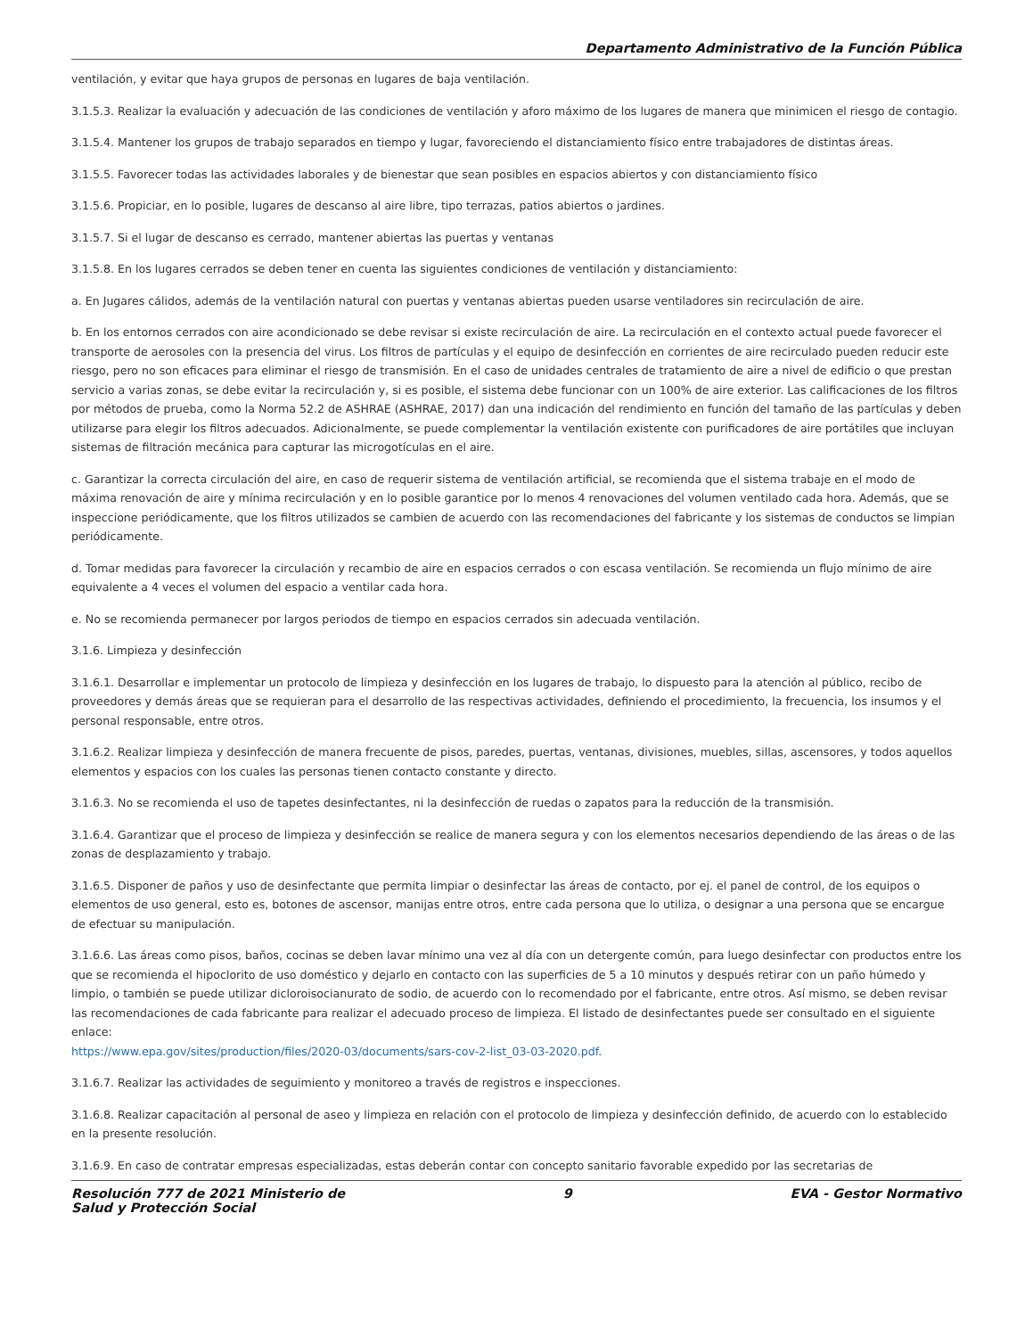Departamento Administrativo de la Función Pública
ventilación, y evitar que haya grupos de personas en lugares de baja ventilación.
3.1.5.3. Realizar la evaluación y adecuación de las condiciones de ventilación y aforo máximo de los lugares de manera que minimicen el riesgo de contagio.
3.1.5.4. Mantener los grupos de trabajo separados en tiempo y lugar, favoreciendo el distanciamiento físico entre trabajadores de distintas áreas.
3.1.5.5. Favorecer todas las actividades laborales y de bienestar que sean posibles en espacios abiertos y con distanciamiento físico
3.1.5.6. Propiciar, en lo posible, lugares de descanso al aire libre, tipo terrazas, patios abiertos o jardines.
3.1.5.7. Si el lugar de descanso es cerrado, mantener abiertas las puertas y ventanas
3.1.5.8. En los lugares cerrados se deben tener en cuenta las siguientes condiciones de ventilación y distanciamiento:
a. En Jugares cálidos, además de la ventilación natural con puertas y ventanas abiertas pueden usarse ventiladores sin recirculación de aire.
b. En los entornos cerrados con aire acondicionado se debe revisar si existe recirculación de aire. La recirculación en el contexto actual puede favorecer el transporte de aerosoles con la presencia del virus. Los filtros de partículas y el equipo de desinfección en corrientes de aire recirculado pueden reducir este riesgo, pero no son eficaces para eliminar el riesgo de transmisión. En el caso de unidades centrales de tratamiento de aire a nivel de edificio o que prestan servicio a varias zonas, se debe evitar la recirculación y, si es posible, el sistema debe funcionar con un 100% de aire exterior. Las calificaciones de los filtros por métodos de prueba, como la Norma 52.2 de ASHRAE (ASHRAE, 2017) dan una indicación del rendimiento en función del tamaño de las partículas y deben utilizarse para elegir los filtros adecuados. Adicionalmente, se puede complementar la ventilación existente con purificadores de aire portátiles que incluyan sistemas de filtración mecánica para capturar las microgotículas en el aire.
c. Garantizar la correcta circulación del aire, en caso de requerir sistema de ventilación artificial, se recomienda que el sistema trabaje en el modo de máxima renovación de aire y mínima recirculación y en lo posible garantice por lo menos 4 renovaciones del volumen ventilado cada hora. Además, que se inspeccione periódicamente, que los filtros utilizados se cambien de acuerdo con las recomendaciones del fabricante y los sistemas de conductos se limpian periódicamente.
d. Tomar medidas para favorecer la circulación y recambio de aire en espacios cerrados o con escasa ventilación. Se recomienda un flujo mínimo de aire equivalente a 4 veces el volumen del espacio a ventilar cada hora.
e. No se recomienda permanecer por largos periodos de tiempo en espacios cerrados sin adecuada ventilación.
3.1.6. Limpieza y desinfección
3.1.6.1. Desarrollar e implementar un protocolo de limpieza y desinfección en los lugares de trabajo, lo dispuesto para la atención al público, recibo de proveedores y demás áreas que se requieran para el desarrollo de las respectivas actividades, definiendo el procedimiento, la frecuencia, los insumos y el personal responsable, entre otros.
3.1.6.2. Realizar limpieza y desinfección de manera frecuente de pisos, paredes, puertas, ventanas, divisiones, muebles, sillas, ascensores, y todos aquellos elementos y espacios con los cuales las personas tienen contacto constante y directo.
3.1.6.3. No se recomienda el uso de tapetes desinfectantes, ni la desinfección de ruedas o zapatos para la reducción de la transmisión.
3.1.6.4. Garantizar que el proceso de limpieza y desinfección se realice de manera segura y con los elementos necesarios dependiendo de las áreas o de las zonas de desplazamiento y trabajo.
3.1.6.5. Disponer de paños y uso de desinfectante que permita limpiar o desinfectar las áreas de contacto, por ej. el panel de control, de los equipos o elementos de uso general, esto es, botones de ascensor, manijas entre otros, entre cada persona que lo utiliza, o designar a una persona que se encargue de efectuar su manipulación.
3.1.6.6. Las áreas como pisos, baños, cocinas se deben lavar mínimo una vez al día con un detergente común, para luego desinfectar con productos entre los que se recomienda el hipoclorito de uso doméstico y dejarlo en contacto con las superficies de 5 a 10 minutos y después retirar con un paño húmedo y limpio, o también se puede utilizar dicloroisocianurato de sodio, de acuerdo con lo recomendado por el fabricante, entre otros. Así mismo, se deben revisar las recomendaciones de cada fabricante para realizar el adecuado proceso de limpieza. El listado de desinfectantes puede ser consultado en el siguiente enlace:
https://www.epa.gov/sites/production/files/2020-03/documents/sars-cov-2-list_03-03-2020.pdf.
3.1.6.7. Realizar las actividades de seguimiento y monitoreo a través de registros e inspecciones.
3.1.6.8. Realizar capacitación al personal de aseo y limpieza en relación con el protocolo de limpieza y desinfección definido, de acuerdo con lo establecido en la presente resolución.
3.1.6.9. En caso de contratar empresas especializadas, estas deberán contar con concepto sanitario favorable expedido por las secretarias de
Resolución 777 de 2021 Ministerio de
Salud y Protección Social 9 EVA - Gestor Normativo